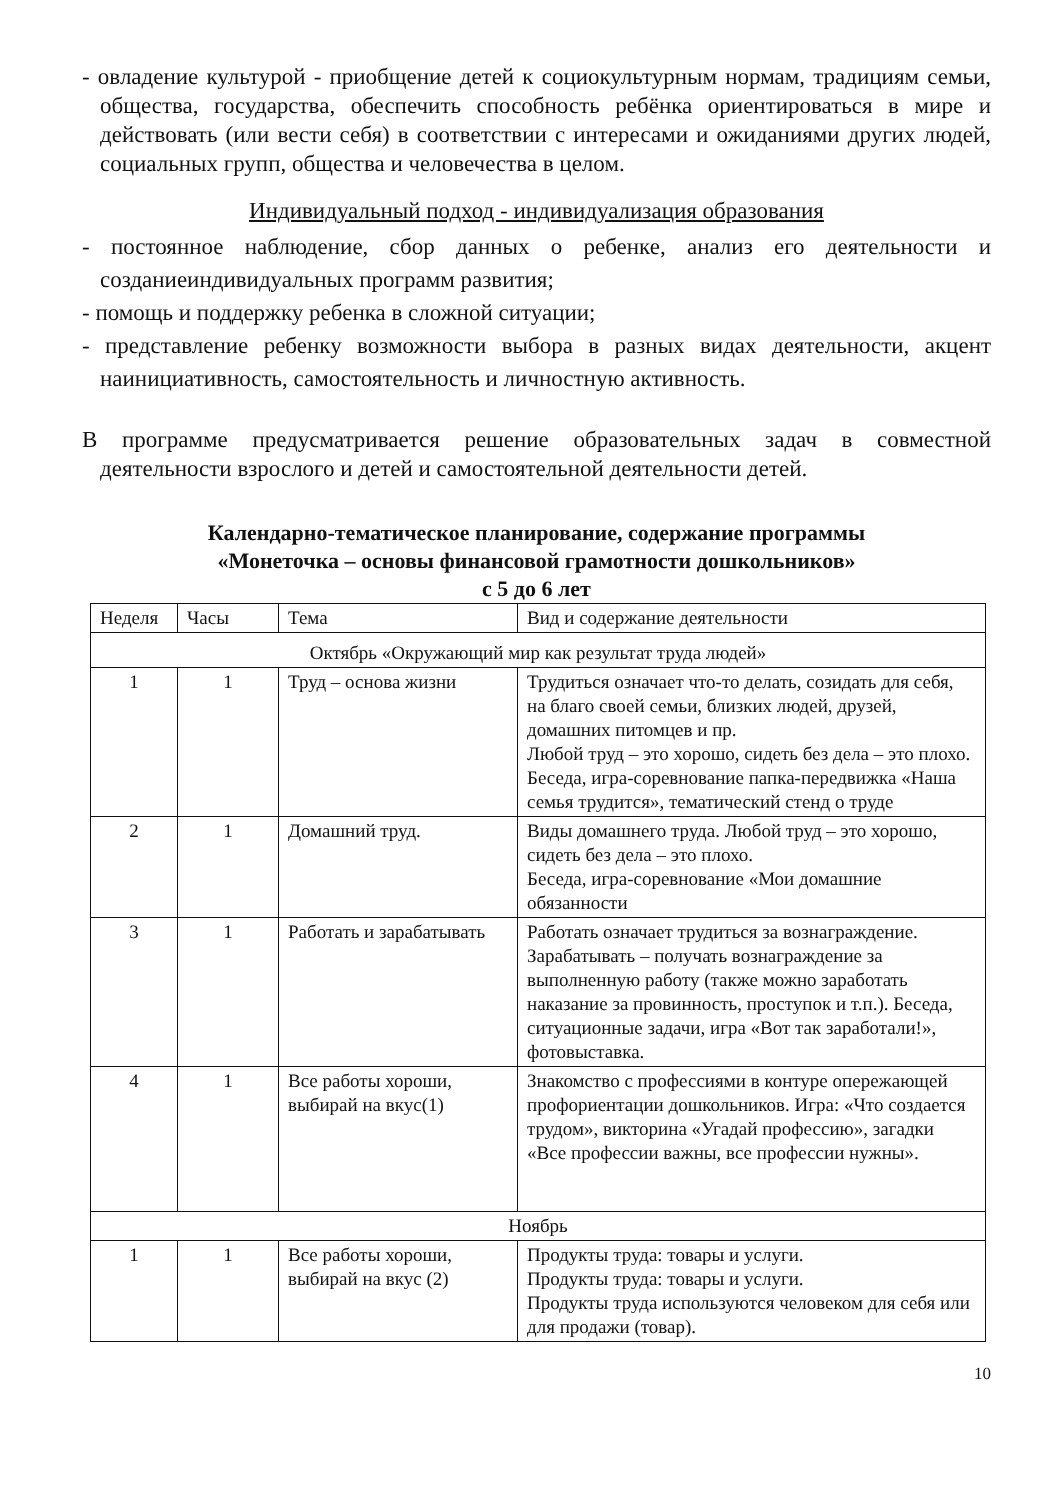- овладение культурой - приобщение детей к социокультурным нормам, традициям семьи, общества, государства, обеспечить способность ребёнка ориентироваться в мире и действовать (или вести себя) в соответствии с интересами и ожиданиями других людей, социальных групп, общества и человечества в целом.
Индивидуальный подход - индивидуализация образования
- постоянное наблюдение, сбор данных о ребенке, анализ его деятельности и созданиеиндивидуальных программ развития;
- помощь и поддержку ребенка в сложной ситуации;
- представление ребенку возможности выбора в разных видах деятельности, акцент наинициативность, самостоятельность и личностную активность.
В программе предусматривается решение образовательных задач в совместной деятельности взрослого и детей и самостоятельной деятельности детей.
Календарно-тематическое планирование, содержание программы
«Монеточка – основы финансовой грамотности дошкольников»
с 5 до 6 лет
| Неделя | Часы | Тема | Вид и содержание деятельности |
| --- | --- | --- | --- |
| Октябрь «Окружающий мир как результат труда людей» | | | |
| 1 | 1 | Труд – основа жизни | Трудиться означает что-то делать, созидать для себя, на благо своей семьи, близких людей, друзей, домашних питомцев и пр. Любой труд – это хорошо, сидеть без дела – это плохо. Беседа, игра-соревнование папка-передвижка «Наша семья трудится», тематический стенд о труде |
| 2 | 1 | Домашний труд. | Виды домашнего труда. Любой труд – это хорошо, сидеть без дела – это плохо. Беседа, игра-соревнование «Мои домашние обязанности |
| 3 | 1 | Работать и зарабатывать | Работать означает трудиться за вознаграждение. Зарабатывать – получать вознаграждение за выполненную работу (также можно заработать наказание за провинность, проступок и т.п.). Беседа, ситуационные задачи, игра «Вот так заработали!», фотовыставка. |
| 4 | 1 | Все работы хороши, выбирай на вкус(1) | Знакомство с профессиями в контуре опережающей профориентации дошкольников. Игра: «Что создается трудом», викторина «Угадай профессию», загадки «Все профессии важны, все профессии нужны». |
| Ноябрь | | | |
| 1 | 1 | Все работы хороши, выбирай на вкус (2) | Продукты труда: товары и услуги. Продукты труда: товары и услуги. Продукты труда используются человеком для себя или для продажи (товар). |
10